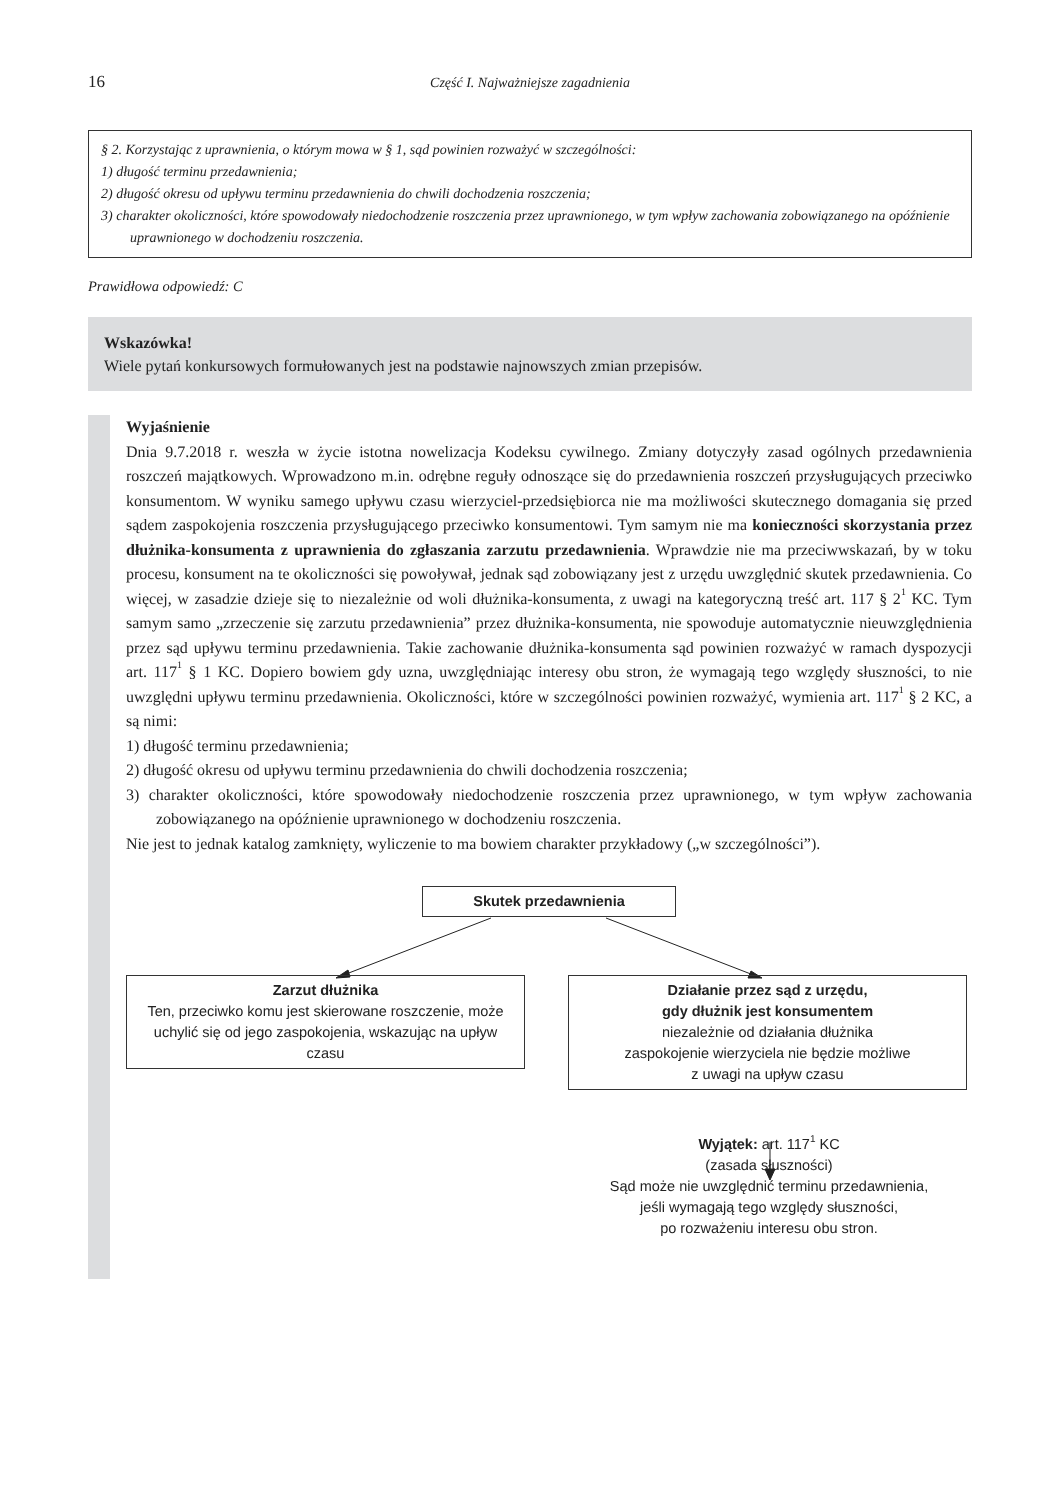16
Część I. Najważniejsze zagadnienia
§ 2. Korzystając z uprawnienia, o którym mowa w § 1, sąd powinien rozważyć w szczególności:
1) długość terminu przedawnienia;
2) długość okresu od upływu terminu przedawnienia do chwili dochodzenia roszczenia;
3) charakter okoliczności, które spowodowały niedochodzenie roszczenia przez uprawnionego, w tym wpływ zachowania zobowiązanego na opóźnienie uprawnionego w dochodzeniu roszczenia.
Prawidłowa odpowiedź: C
Wskazówka!
Wiele pytań konkursowych formułowanych jest na podstawie najnowszych zmian przepisów.
Wyjaśnienie
Dnia 9.7.2018 r. weszła w życie istotna nowelizacja Kodeksu cywilnego. Zmiany dotyczyły zasad ogólnych przedawnienia roszczeń majątkowych. Wprowadzono m.in. odrębne reguły odnoszące się do przedawnienia roszczeń przysługujących przeciwko konsumentom. W wyniku samego upływu czasu wierzyciel-przedsiębiorca nie ma możliwości skutecznego domagania się przed sądem zaspokojenia roszczenia przysługującego przeciwko konsumentowi. Tym samym nie ma konieczności skorzystania przez dłużnika-konsumenta z uprawnienia do zgłaszania zarzutu przedawnienia. Wprawdzie nie ma przeciwwskazań, by w toku procesu, konsument na te okoliczności się powoływał, jednak sąd zobowiązany jest z urzędu uwzględnić skutek przedawnienia. Co więcej, w zasadzie dzieje się to niezależnie od woli dłużnika-konsumenta, z uwagi na kategoryczną treść art. 117 § 2<sup>1</sup> KC. Tym samym samo „zrzeczenie się zarzutu przedawnienia” przez dłużnika-konsumenta, nie spowoduje automatycznie nieuwzględnienia przez sąd upływu terminu przedawnienia. Takie zachowanie dłużnika-konsumenta sąd powinien rozważyć w ramach dyspozycji art. 117<sup>1</sup> § 1 KC. Dopiero bowiem gdy uzna, uwzględniając interesy obu stron, że wymagają tego względy słuszności, to nie uwzględni upływu terminu przedawnienia. Okoliczności, które w szczególności powinien rozważyć, wymienia art. 117<sup>1</sup> § 2 KC, a są nimi:
1) długość terminu przedawnienia;
2) długość okresu od upływu terminu przedawnienia do chwili dochodzenia roszczenia;
3) charakter okoliczności, które spowodowały niedochodzenie roszczenia przez uprawnionego, w tym wpływ zachowania zobowiązanego na opóźnienie uprawnionego w dochodzeniu roszczenia.
Nie jest to jednak katalog zamknięty, wyliczenie to ma bowiem charakter przykładowy („w szczególności”).
Skutek przedawnienia
Zarzut dłużnika
Ten, przeciwko komu jest skierowane roszczenie, może uchylić się od jego zaspokojenia, wskazując na upływ czasu
Działanie przez sąd z urzędu,
gdy dłużnik jest konsumentem
niezależnie od działania dłużnika
zaspokojenie wierzyciela nie będzie możliwe
z uwagi na upływ czasu
Wyjątek: art. 117<sup>1</sup> KC
(zasada słuszności)
Sąd może nie uwzględnić terminu przedawnienia,
jeśli wymagają tego względy słuszności,
po rozważeniu interesu obu stron.